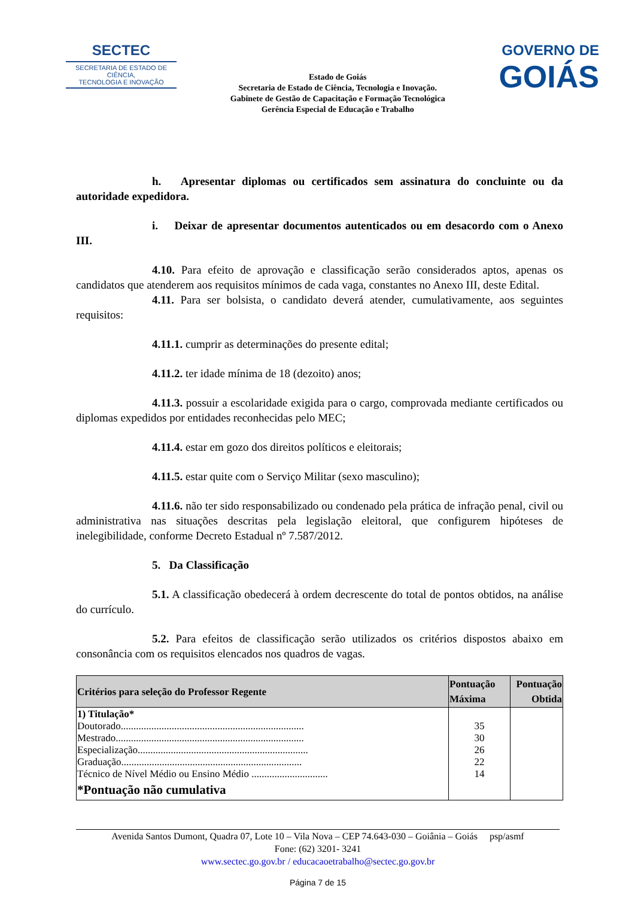SECTEC
SECRETARIA DE ESTADO DE CIÊNCIA,
TECNOLOGIA E INOVAÇÃO
Estado de Goiás
Secretaria de Estado de Ciência, Tecnologia e Inovação.
Gabinete de Gestão de Capacitação e Formação Tecnológica
Gerência Especial de Educação e Trabalho
GOVERNO DE
GOIÁS
h. Apresentar diplomas ou certificados sem assinatura do concluinte ou da autoridade expedidora.
i. Deixar de apresentar documentos autenticados ou em desacordo com o Anexo III.
4.10. Para efeito de aprovação e classificação serão considerados aptos, apenas os candidatos que atenderem aos requisitos mínimos de cada vaga, constantes no Anexo III, deste Edital.
4.11. Para ser bolsista, o candidato deverá atender, cumulativamente, aos seguintes requisitos:
4.11.1. cumprir as determinações do presente edital;
4.11.2. ter idade mínima de 18 (dezoito) anos;
4.11.3. possuir a escolaridade exigida para o cargo, comprovada mediante certificados ou diplomas expedidos por entidades reconhecidas pelo MEC;
4.11.4. estar em gozo dos direitos políticos e eleitorais;
4.11.5. estar quite com o Serviço Militar (sexo masculino);
4.11.6. não ter sido responsabilizado ou condenado pela prática de infração penal, civil ou administrativa nas situações descritas pela legislação eleitoral, que configurem hipóteses de inelegibilidade, conforme Decreto Estadual nº 7.587/2012.
5. Da Classificação
5.1. A classificação obedecerá à ordem decrescente do total de pontos obtidos, na análise do currículo.
5.2. Para efeitos de classificação serão utilizados os critérios dispostos abaixo em consonância com os requisitos elencados nos quadros de vagas.
| Critérios para seleção do Professor Regente | Pontuação Máxima | Pontuação Obtida |
| --- | --- | --- |
| 1) Titulação* Doutorado........................................................................ Mestrado.......................................................................... Especialização................................................................... Graduação....................................................................... Técnico de Nível Médio ou Ensino Médio .............................. *Pontuação não cumulativa | 35 30 26 22 14 | |
Avenida Santos Dumont, Quadra 07, Lote 10 – Vila Nova – CEP 74.643-030 – Goiânia – Goiás psp/asmf
Fone: (62) 3201- 3241
www.sectec.go.gov.br / educacaoetrabalho@sectec.go.gov.br
Página 7 de 15